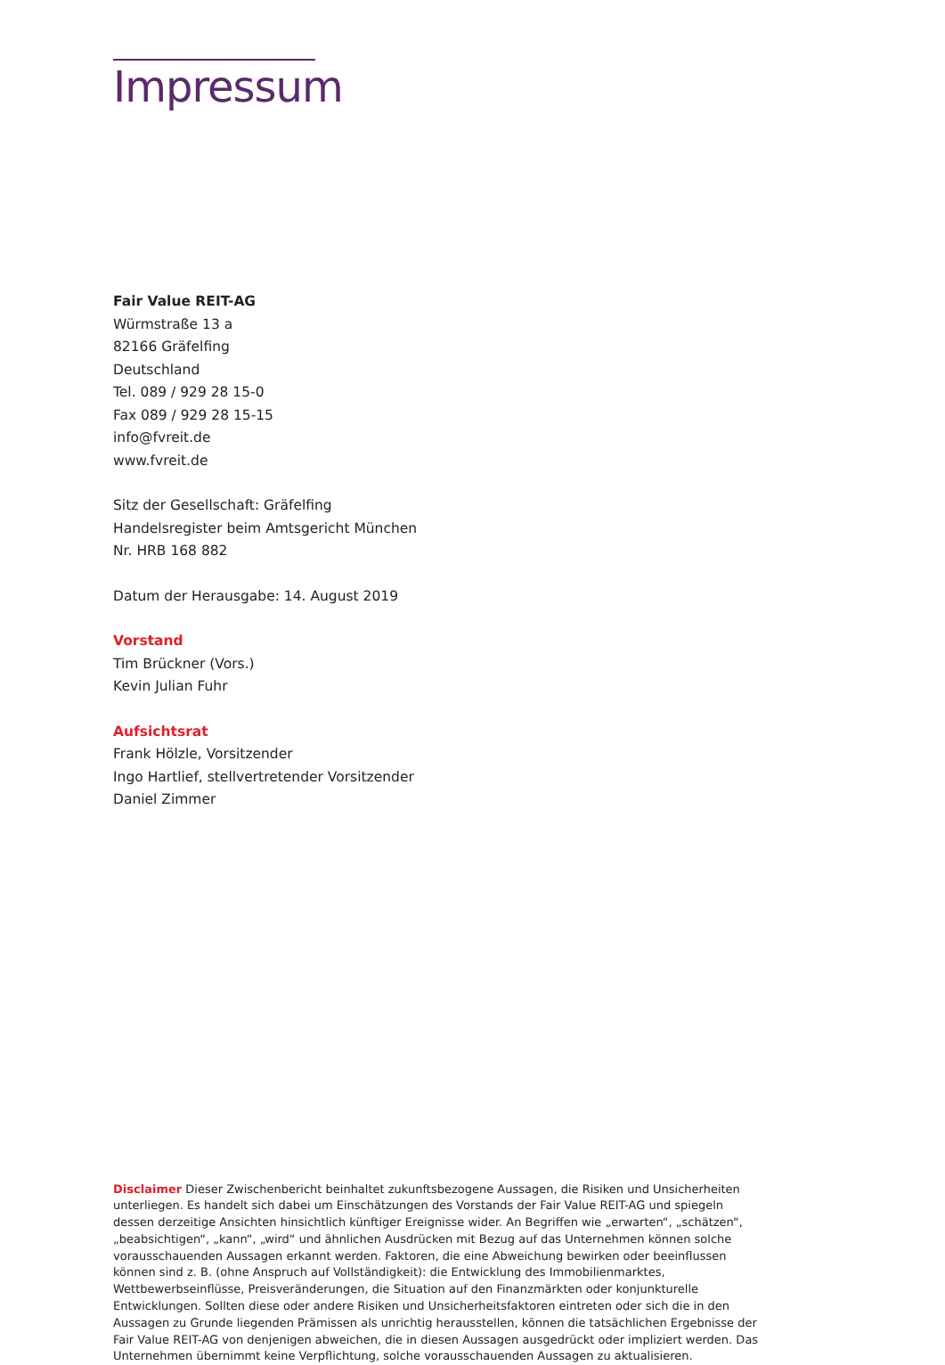Impressum
Fair Value REIT-AG
Würmstraße 13 a
82166 Gräfelfing
Deutschland
Tel. 089 / 929 28 15-0
Fax 089 / 929 28 15-15
info@fvreit.de
www.fvreit.de
Sitz der Gesellschaft: Gräfelfing
Handelsregister beim Amtsgericht München
Nr. HRB 168 882
Datum der Herausgabe: 14. August 2019
Vorstand
Tim Brückner (Vors.)
Kevin Julian Fuhr
Aufsichtsrat
Frank Hölzle, Vorsitzender
Ingo Hartlief, stellvertretender Vorsitzender
Daniel Zimmer
Disclaimer Dieser Zwischenbericht beinhaltet zukunftsbezogene Aussagen, die Risiken und Unsicherheiten unterliegen. Es handelt sich dabei um Einschätzungen des Vorstands der Fair Value REIT-AG und spiegeln dessen derzeitige Ansichten hinsichtlich künftiger Ereignisse wider. An Begriffen wie „erwarten“, „schätzen“, „beabsichtigen“, „kann“, „wird“ und ähnlichen Ausdrücken mit Bezug auf das Unternehmen können solche vorausschauenden Aussagen erkannt werden. Faktoren, die eine Abweichung bewirken oder beeinflussen können sind z. B. (ohne Anspruch auf Vollständigkeit): die Entwicklung des Immobilienmarktes, Wettbewerbseinflüsse, Preisveränderungen, die Situation auf den Finanzmärkten oder konjunkturelle Entwicklungen. Sollten diese oder andere Risiken und Unsicherheitsfaktoren eintreten oder sich die in den Aussagen zu Grunde liegenden Prämissen als unrichtig herausstellen, können die tatsächlichen Ergebnisse der Fair Value REIT-AG von denjenigen abweichen, die in diesen Aussagen ausgedrückt oder impliziert werden. Das Unternehmen übernimmt keine Verpflichtung, solche vorausschauenden Aussagen zu aktualisieren.